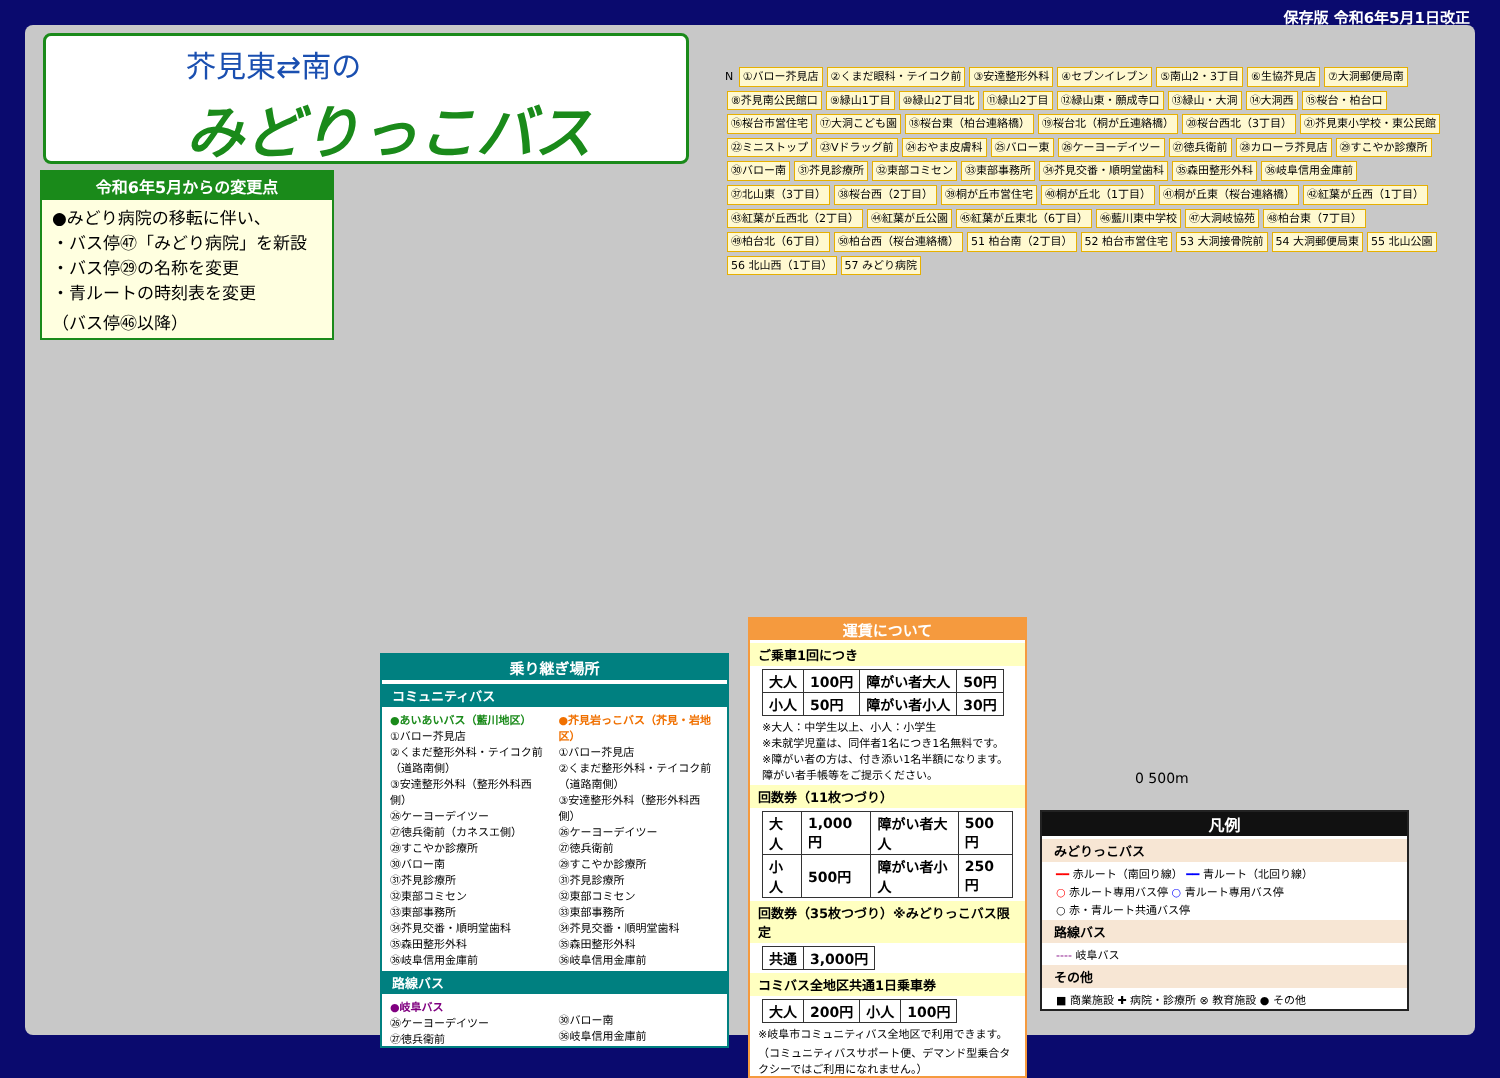保存版 令和6年5月1日改正
芥見東⇄南の
みどりっこバス
令和6年5月からの変更点
●みどり病院の移転に伴い、
・バス停㊼「みどり病院」を新設
・バス停㉙の名称を変更
・青ルートの時刻表を変更
（バス停㊻以降）
N ①バロー芥見店 ②くまだ眼科・テイコク前 ③安達整形外科 ④セブンイレブン ⑤南山2・3丁目 ⑥生協芥見店 ⑦大洞郵便局南 ⑧芥見南公民館口 ⑨緑山1丁目 ⑩緑山2丁目北 ⑪緑山2丁目 ⑫緑山東・願成寺口 ⑬緑山・大洞 ⑭大洞西 ⑮桜台・柏台口 ⑯桜台市営住宅 ⑰大洞こども園 ⑱桜台東（柏台連絡橋） ⑲桜台北（桐が丘連絡橋） ⑳桜台西北（3丁目） ㉑芥見東小学校・東公民館 ㉒ミニストップ ㉓Vドラッグ前 ㉔おやま皮膚科 ㉕バロー東 ㉖ケーヨーデイツー ㉗徳兵衛前 ㉘カローラ芥見店 ㉙すこやか診療所 ㉚バロー南 ㉛芥見診療所 ㉜東部コミセン ㉝東部事務所 ㉞芥見交番・順明堂歯科 ㉟森田整形外科 ㊱岐阜信用金庫前 ㊲北山東（3丁目） ㊳桜台西（2丁目） ㊴桐が丘市営住宅 ㊵桐が丘北（1丁目） ㊶桐が丘東（桜台連絡橋） ㊷紅葉が丘西（1丁目） ㊸紅葉が丘西北（2丁目） ㊹紅葉が丘公園 ㊺紅葉が丘東北（6丁目） ㊻藍川東中学校 ㊼大洞岐協苑 ㊽柏台東（7丁目） ㊾柏台北（6丁目） ㊿柏台西（桜台連絡橋） 51 柏台南（2丁目） 52 柏台市営住宅 53 大洞接骨院前 54 大洞郵便局東 55 北山公園 56 北山西（1丁目） 57 みどり病院
乗り継ぎ場所
コミュニティバス
●あいあいバス（藍川地区）
①バロー芥見店
②くまだ整形外科・テイコク前（道路南側）
③安達整形外科（整形外科西側）
㉖ケーヨーデイツー
㉗徳兵衛前（カネスエ側）
㉙すこやか診療所
㉚バロー南
㉛芥見診療所
㉜東部コミセン
㉝東部事務所
㉞芥見交番・順明堂歯科
㉟森田整形外科
㊱岐阜信用金庫前
●芥見岩っこバス（芥見・岩地区）
①バロー芥見店
②くまだ整形外科・テイコク前（道路南側）
③安達整形外科（整形外科西側）
㉖ケーヨーデイツー
㉗徳兵衛前
㉙すこやか診療所
㉛芥見診療所
㉜東部コミセン
㉝東部事務所
㉞芥見交番・順明堂歯科
㉟森田整形外科
㊱岐阜信用金庫前
路線バス
●岐阜バス
㉖ケーヨーデイツー
㉗徳兵衛前
㉚バロー南
㊱岐阜信用金庫前
運賃について
ご乗車1回につき
| 大人 | 100円 | 障がい者大人 | 50円 |
| 小人 | 50円 | 障がい者小人 | 30円 |
※大人：中学生以上、小人：小学生
※未就学児童は、同伴者1名につき1名無料です。
※障がい者の方は、付き添い1名半額になります。障がい者手帳等をご提示ください。
回数券（11枚つづり）
| 大人 | 1,000円 | 障がい者大人 | 500円 |
| 小人 | 500円 | 障がい者小人 | 250円 |
回数券（35枚つづり）※みどりっこバス限定
| 共通 | 3,000円 |
コミバス全地区共通1日乗車券
| 大人 | 200円 | 小人 | 100円 |
※岐阜市コミュニティバス全地区で利用できます。（コミュニティバスサポート便、デマンド型乗合タクシーではご利用になれません。）
0 500m
凡例
みどりっこバス
━━ 赤ルート（南回り線） ━━ 青ルート（北回り線）
○ 赤ルート専用バス停 ○ 青ルート専用バス停
○ 赤・青ルート共通バス停
路線バス
---- 岐阜バス
その他
■ 商業施設 ✚ 病院・診療所 ⊗ 教育施設 ● その他